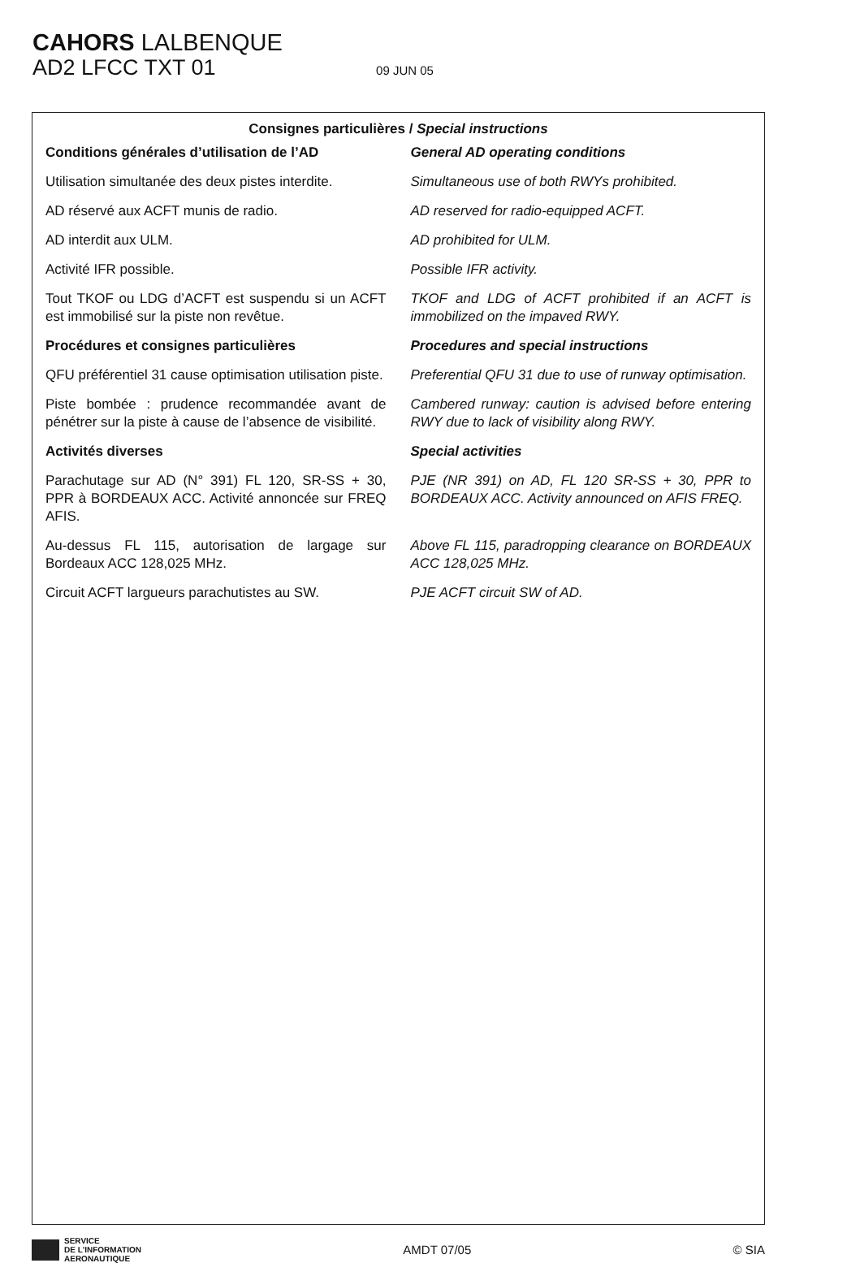CAHORS LALBENQUE
AD2 LFCC TXT 01 09 JUN 05
Consignes particulières / Special instructions
Conditions générales d’utilisation de l’AD
General AD operating conditions
Utilisation simultanée des deux pistes interdite.
Simultaneous use of both RWYs prohibited.
AD réservé aux ACFT munis de radio.
AD reserved for radio-equipped ACFT.
AD interdit aux ULM. AD prohibited for ULM.
Activité IFR possible. Possible IFR activity.
Tout TKOF ou LDG d’ACFT est suspendu si un ACFT est immobilisé sur la piste non revêtue.
TKOF and LDG of ACFT prohibited if an ACFT is immobilized on the impaved RWY.
Procédures et consignes particulières
Procedures and special instructions
QFU préférentiel 31 cause optimisation utilisation piste.
Preferential QFU 31 due to use of runway optimisation.
Piste bombée : prudence recommandée avant de pénétrer sur la piste à cause de l’absence de visibilité.
Cambered runway: caution is advised before entering RWY due to lack of visibility along RWY.
Activités diverses Special activities
Parachutage sur AD (N° 391) FL 120, SR-SS + 30, PPR à BORDEAUX ACC. Activité annoncée sur FREQ AFIS.
PJE (NR 391) on AD, FL 120 SR-SS + 30, PPR to BORDEAUX ACC. Activity announced on AFIS FREQ.
Au-dessus FL 115, autorisation de largage sur Bordeaux ACC 128,025 MHz.
Above FL 115, paradropping clearance on BORDEAUX ACC 128,025 MHz.
Circuit ACFT largueurs parachutistes au SW.
PJE ACFT circuit SW of AD.
SERVICE
DE L'INFORMATION
AERONAUTIQUE
AMDT 07/05 © SIA